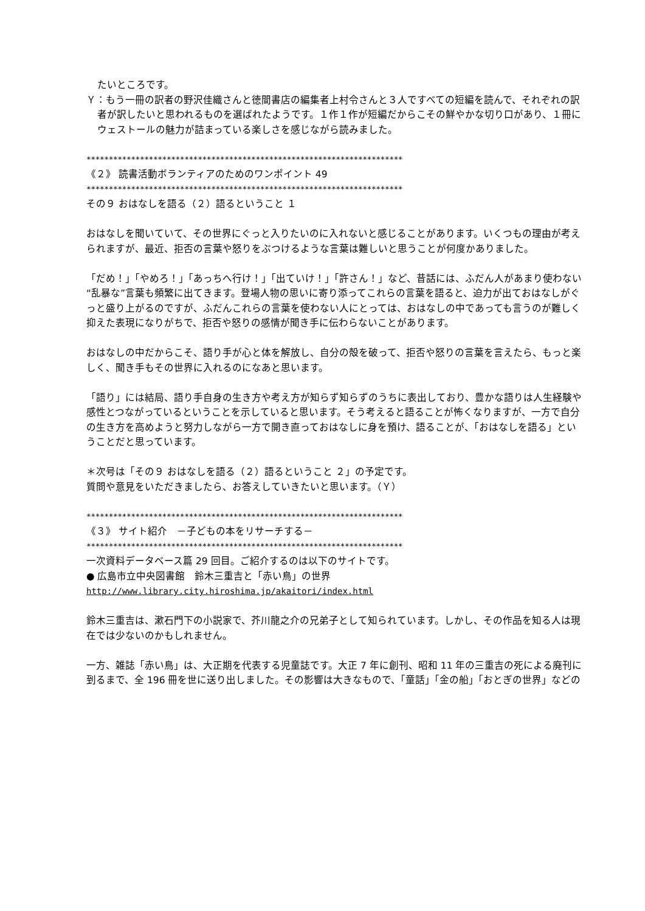たいところです。
Ｙ：もう一冊の訳者の野沢佳織さんと徳間書店の編集者上村令さんと３人ですべての短編を読んで、それぞれの訳者が訳したいと思われるものを選ばれたようです。１作１作が短編だからこその鮮やかな切り口があり、１冊にウェストールの魅力が詰まっている楽しさを感じながら読みました。
***********************************************************************
《２》 読書活動ボランティアのためのワンポイント 49
***********************************************************************
その９ おはなしを語る（２）語るということ １
おはなしを聞いていて、その世界にぐっと入りたいのに入れないと感じることがあります。いくつもの理由が考えられますが、最近、拒否の言葉や怒りをぶつけるような言葉は難しいと思うことが何度かありました。
「だめ！」「やめろ！」「あっちへ行け！」「出ていけ！」「許さん！」など、昔話には、ふだん人があまり使わない“乱暴な”言葉も頻繁に出てきます。登場人物の思いに寄り添ってこれらの言葉を語ると、迫力が出ておはなしがぐっと盛り上がるのですが、ふだんこれらの言葉を使わない人にとっては、おはなしの中であっても言うのが難しく抑えた表現になりがちで、拒否や怒りの感情が聞き手に伝わらないことがあります。
おはなしの中だからこそ、語り手が心と体を解放し、自分の殻を破って、拒否や怒りの言葉を言えたら、もっと楽しく、聞き手もその世界に入れるのになあと思います。
「語り」には結局、語り手自身の生き方や考え方が知らず知らずのうちに表出しており、豊かな語りは人生経験や感性とつながっているということを示していると思います。そう考えると語ることが怖くなりますが、一方で自分の生き方を高めようと努力しながら一方で開き直っておはなしに身を預け、語ることが、「おはなしを語る」ということだと思っています。
＊次号は「その９ おはなしを語る（２）語るということ ２」の予定です。
質問や意見をいただきましたら、お答えしていきたいと思います。（Ｙ）
***********************************************************************
《３》 サイト紹介　－子どもの本をリサーチする－
***********************************************************************
一次資料データベース篇 29 回目。ご紹介するのは以下のサイトです。
● 広島市立中央図書館　鈴木三重吉と「赤い鳥」の世界
http://www.library.city.hiroshima.jp/akaitori/index.html
鈴木三重吉は、漱石門下の小説家で、芥川龍之介の兄弟子として知られています。しかし、その作品を知る人は現在では少ないのかもしれません。
一方、雑誌「赤い鳥」は、大正期を代表する児童誌です。大正 7 年に創刊、昭和 11 年の三重吉の死による廃刊に到るまで、全 196 冊を世に送り出しました。その影響は大きなもので、「童話」「金の船」「おとぎの世界」などの